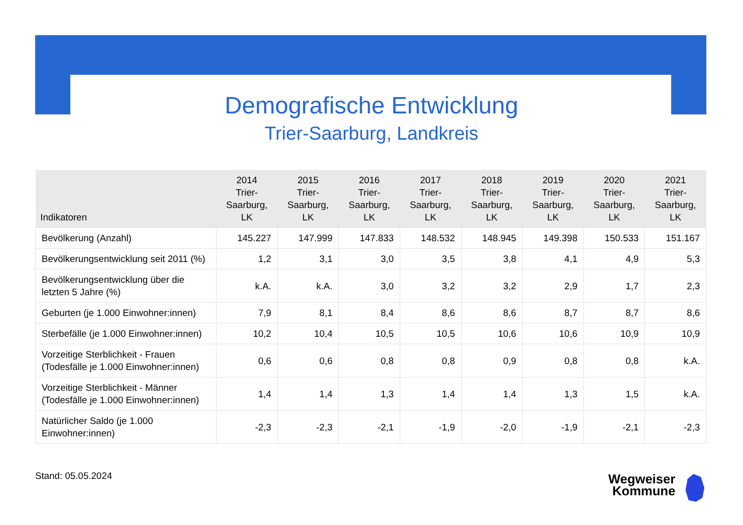Demografische Entwicklung
Trier-Saarburg, Landkreis
| Indikatoren | 2014 Trier- Saarburg, LK | 2015 Trier- Saarburg, LK | 2016 Trier- Saarburg, LK | 2017 Trier- Saarburg, LK | 2018 Trier- Saarburg, LK | 2019 Trier- Saarburg, LK | 2020 Trier- Saarburg, LK | 2021 Trier- Saarburg, LK |
| --- | --- | --- | --- | --- | --- | --- | --- | --- |
| Bevölkerung (Anzahl) | 145.227 | 147.999 | 147.833 | 148.532 | 148.945 | 149.398 | 150.533 | 151.167 |
| Bevölkerungsentwicklung seit 2011 (%) | 1,2 | 3,1 | 3,0 | 3,5 | 3,8 | 4,1 | 4,9 | 5,3 |
| Bevölkerungsentwicklung über die letzten 5 Jahre (%) | k.A. | k.A. | 3,0 | 3,2 | 3,2 | 2,9 | 1,7 | 2,3 |
| Geburten (je 1.000 Einwohner:innen) | 7,9 | 8,1 | 8,4 | 8,6 | 8,6 | 8,7 | 8,7 | 8,6 |
| Sterbefälle (je 1.000 Einwohner:innen) | 10,2 | 10,4 | 10,5 | 10,5 | 10,6 | 10,6 | 10,9 | 10,9 |
| Vorzeitige Sterblichkeit - Frauen (Todesfälle je 1.000 Einwohner:innen) | 0,6 | 0,6 | 0,8 | 0,8 | 0,9 | 0,8 | 0,8 | k.A. |
| Vorzeitige Sterblichkeit - Männer (Todesfälle je 1.000 Einwohner:innen) | 1,4 | 1,4 | 1,3 | 1,4 | 1,4 | 1,3 | 1,5 | k.A. |
| Natürlicher Saldo (je 1.000 Einwohner:innen) | -2,3 | -2,3 | -2,1 | -1,9 | -2,0 | -1,9 | -2,1 | -2,3 |
Stand: 05.05.2024
Wegweiser
Kommune